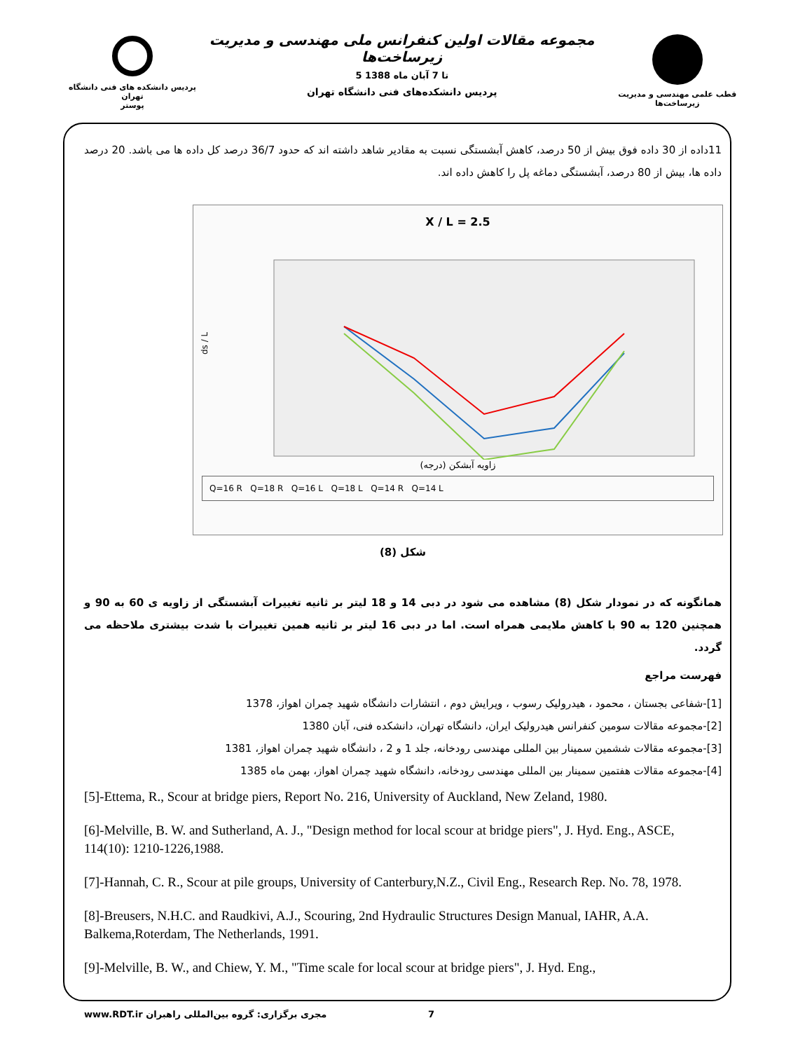پردیس دانشکده های فنی دانشگاه تهران
پوستر
مجموعه مقالات اولین کنفرانس ملی مهندسی و مدیریت زیرساخت‌ها
5 تا 7 آبان ماه 1388
پردیس دانشکده‌های فنی دانشگاه تهران
قطب علمی مهندسی و مدیریت زیرساخت‌ها
11داده از 30 داده فوق بیش از 50 درصد، کاهش آبشستگی نسبت به مقادیر شاهد داشته اند که حدود 36/7 درصد کل داده ها می باشد. 20 درصد داده ها، بیش از 80 درصد، آبشستگی دماغه پل را کاهش داده اند.
X / L = 2.5
ds / L
زاویه آبشکن (درجه)
Q=16 R Q=18 R Q=16 L Q=18 L Q=14 R Q=14 L
شکل (8)
همانگونه که در نمودار شکل (8) مشاهده می شود در دبی 14 و 18 لیتر بر ثانیه تغییرات آبشستگی از زاویه ی 60 به 90 و همچنین 120 به 90 با کاهش ملایمی همراه است. اما در دبی 16 لیتر بر ثانیه همین تغییرات با شدت بیشتری ملاحظه می گردد.
فهرست مراجع
[1]-شفاعی بجستان ، محمود ، هیدرولیک رسوب ، ویرایش دوم ، انتشارات دانشگاه شهید چمران اهواز، 1378
[2]-مجموعه مقالات سومین کنفرانس هیدرولیک ایران، دانشگاه تهران، دانشکده فنی، آبان 1380
[3]-مجموعه مقالات ششمین سمینار بین المللی مهندسی رودخانه، جلد 1 و 2 ، دانشگاه شهید چمران اهواز، 1381
[4]-مجموعه مقالات هفتمین سمینار بین المللی مهندسی رودخانه، دانشگاه شهید چمران اهواز، بهمن ماه 1385
[5]-Ettema, R., Scour at bridge piers, Report No. 216, University of Auckland, New Zeland, 1980.
[6]-Melville, B. W. and Sutherland, A. J., "Design method for local scour at bridge piers", J. Hyd. Eng., ASCE, 114(10): 1210-1226,1988.
[7]-Hannah, C. R., Scour at pile groups, University of Canterbury,N.Z., Civil Eng., Research Rep. No. 78, 1978.
[8]-Breusers, N.H.C. and Raudkivi, A.J., Scouring, 2nd Hydraulic Structures Design Manual, IAHR, A.A. Balkema,Roterdam, The Netherlands, 1991.
[9]-Melville, B. W., and Chiew, Y. M., "Time scale for local scour at bridge piers", J. Hyd. Eng.,
www.RDT.ir مجری برگزاری: گروه بین‌المللی راهبران 7